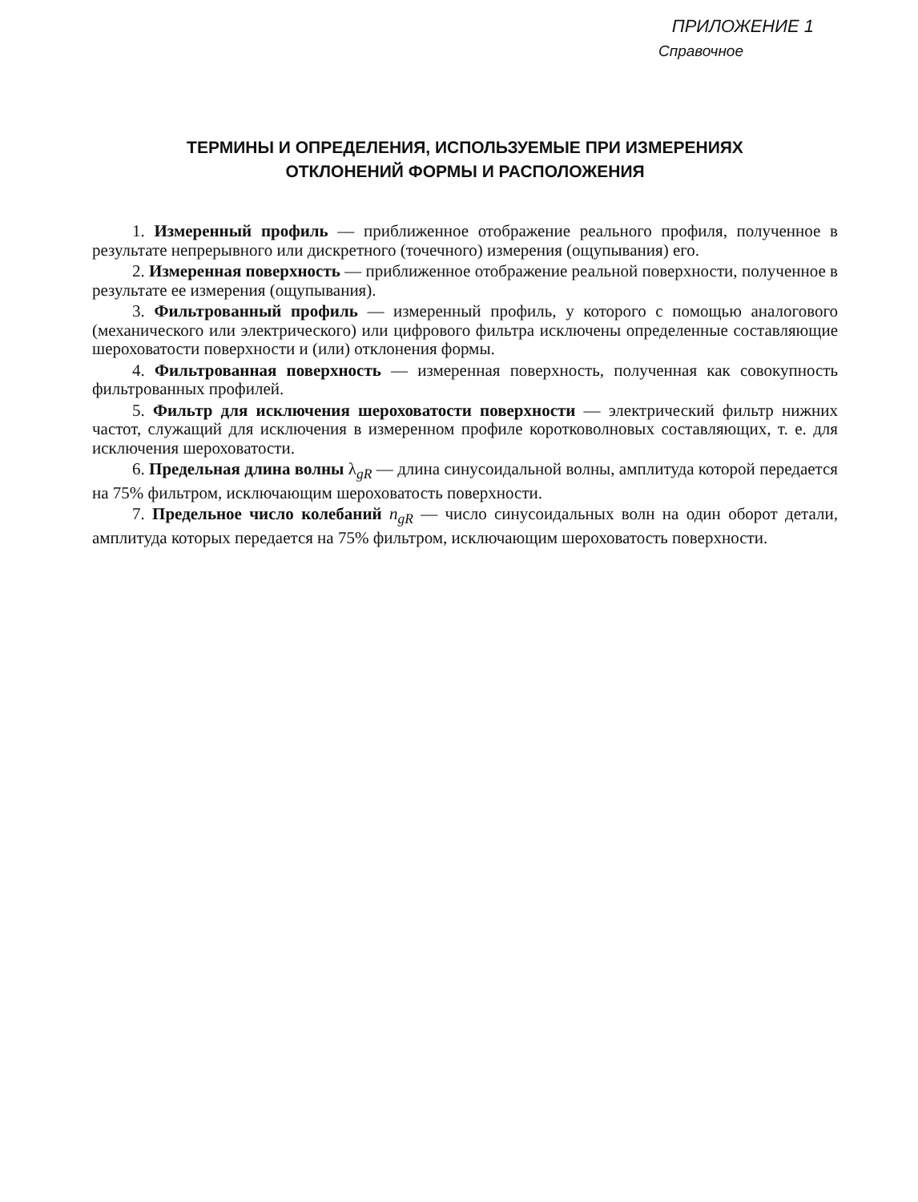ПРИЛОЖЕНИЕ 1
Справочное
ТЕРМИНЫ И ОПРЕДЕЛЕНИЯ, ИСПОЛЬЗУЕМЫЕ ПРИ ИЗМЕРЕНИЯХ
ОТКЛОНЕНИЙ ФОРМЫ И РАСПОЛОЖЕНИЯ
1. Измеренный профиль — приближенное отображение реального профиля, полученное в результате непрерывного или дискретного (точечного) измерения (ощупывания) его.
2. Измеренная поверхность — приближенное отображение реальной поверхности, полученное в результате ее измерения (ощупывания).
3. Фильтрованный профиль — измеренный профиль, у которого с помощью аналогового (механического или электрического) или цифрового фильтра исключены определенные составляющие шероховатости поверхности и (или) отклонения формы.
4. Фильтрованная поверхность — измеренная поверхность, полученная как совокупность фильтрованных профилей.
5. Фильтр для исключения шероховатости поверхности — электрический фильтр нижних частот, служащий для исключения в измеренном профиле коротковолновых составляющих, т. е. для исключения шероховатости.
6. Предельная длина волны λ<sub>gR</sub> — длина синусоидальной волны, амплитуда которой передается на 75% фильтром, исключающим шероховатость поверхности.
7. Предельное число колебаний n<sub>gR</sub> — число синусоидальных волн на один оборот детали, амплитуда которых передается на 75% фильтром, исключающим шероховатость поверхности.